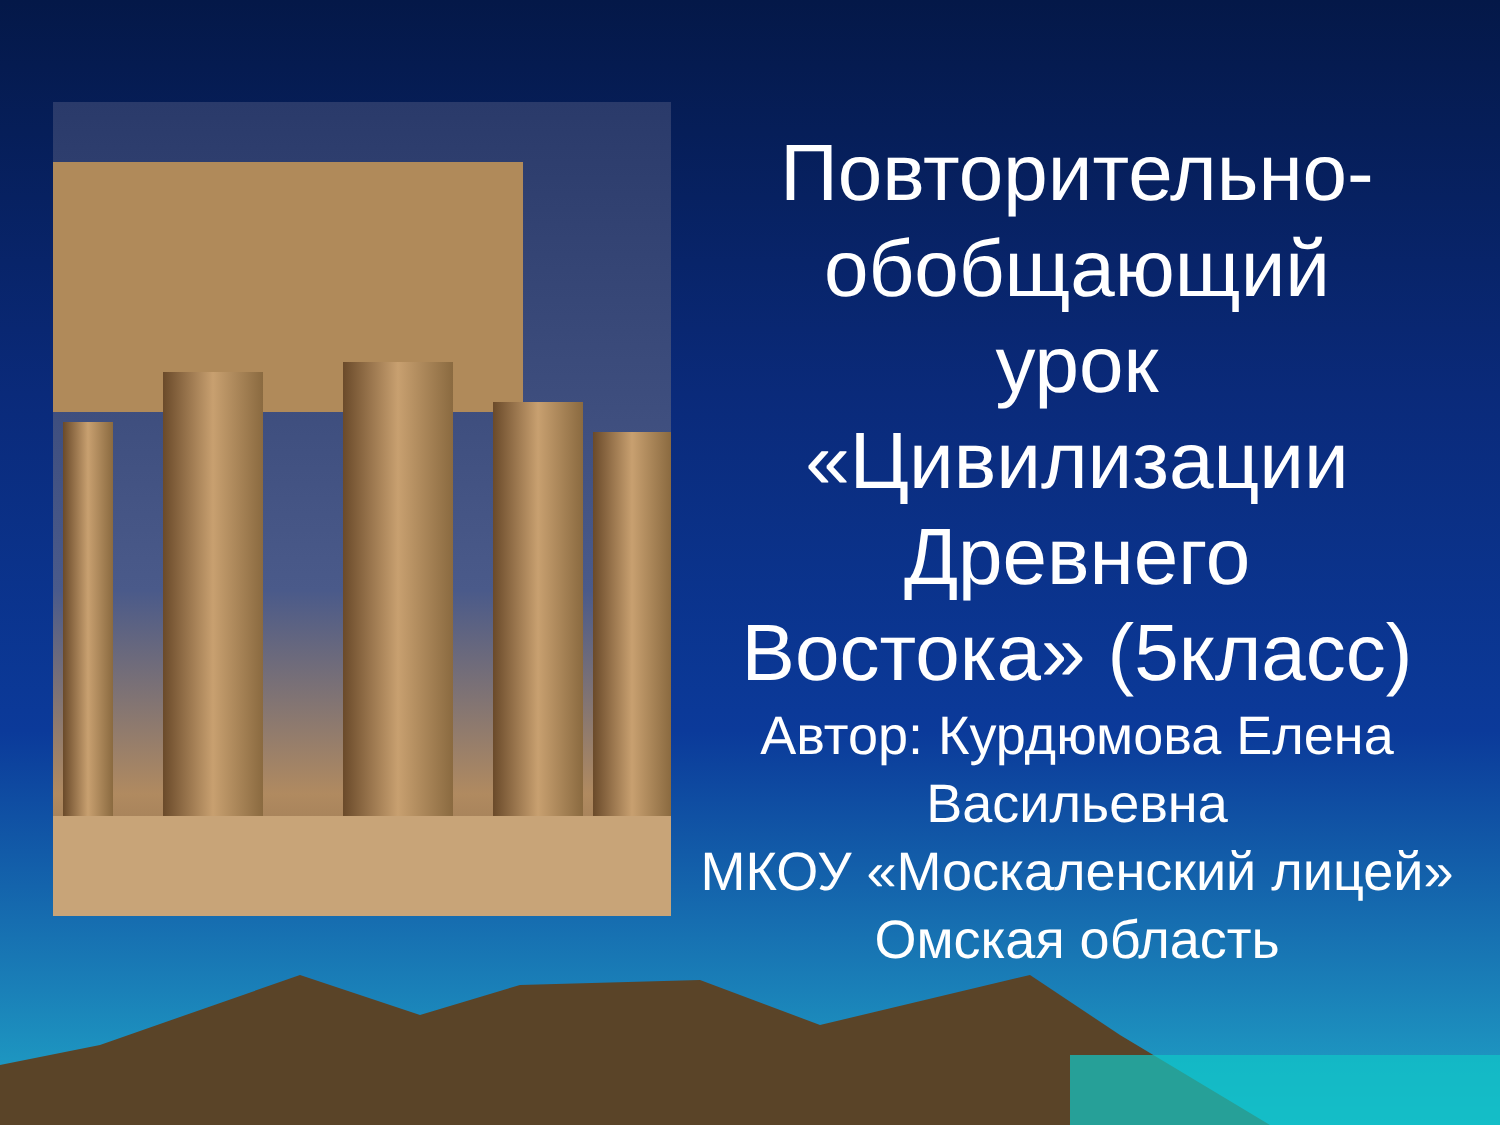Повторительно-
обобщающий
урок
«Цивилизации
Древнего
Востока» (5класс)
Автор: Курдюмова Елена Васильевна
МКОУ «Москаленский лицей»
Омская область